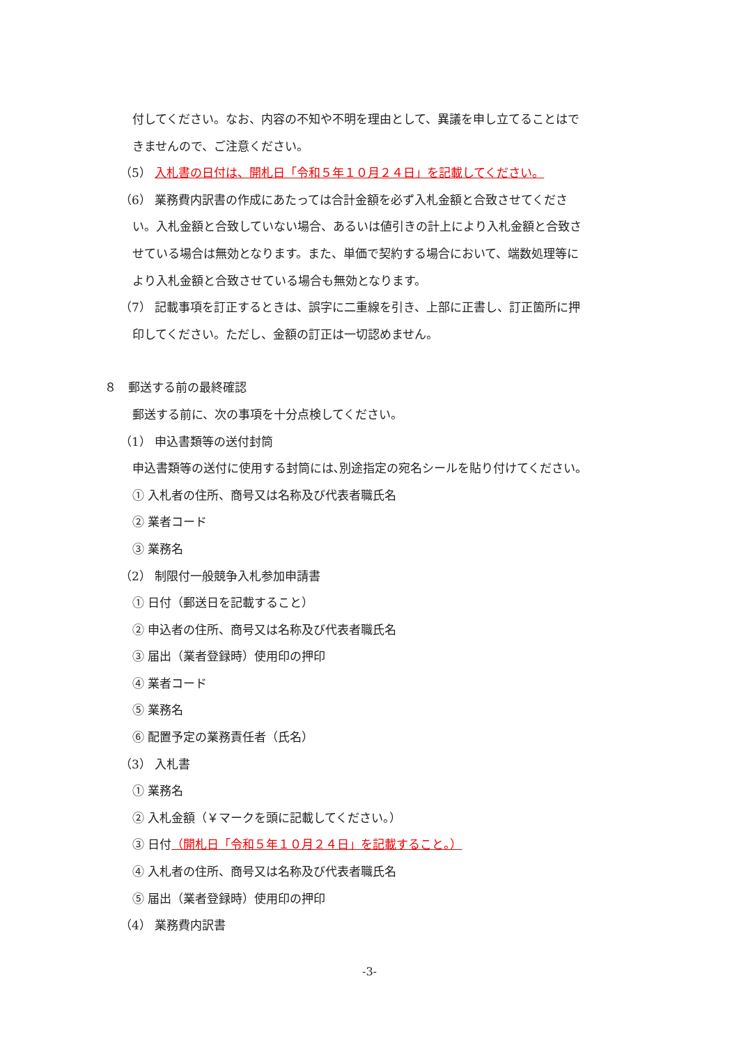付してください。なお、内容の不知や不明を理由として、異議を申し立てることはで
きませんので、ご注意ください。
（5） 入札書の日付は、開札日「令和５年１０月２４日」を記載してください。
（6） 業務費内訳書の作成にあたっては合計金額を必ず入札金額と合致させてくださ
い。入札金額と合致していない場合、あるいは値引きの計上により入札金額と合致さ
せている場合は無効となります。また、単価で契約する場合において、端数処理等に
より入札金額と合致させている場合も無効となります。
（7） 記載事項を訂正するときは、誤字に二重線を引き、上部に正書し、訂正箇所に押
印してください。ただし、金額の訂正は一切認めません。
８　郵送する前の最終確認
郵送する前に、次の事項を十分点検してください。
（1） 申込書類等の送付封筒
申込書類等の送付に使用する封筒には､別途指定の宛名シールを貼り付けてください。
① 入札者の住所、商号又は名称及び代表者職氏名
② 業者コード
③ 業務名
（2） 制限付一般競争入札参加申請書
① 日付（郵送日を記載すること）
② 申込者の住所、商号又は名称及び代表者職氏名
③ 届出（業者登録時）使用印の押印
④ 業者コード
⑤ 業務名
⑥ 配置予定の業務責任者（氏名）
（3） 入札書
① 業務名
② 入札金額（￥マークを頭に記載してください。）
③ 日付（開札日「令和５年１０月２４日」を記載すること。）
④ 入札者の住所、商号又は名称及び代表者職氏名
⑤ 届出（業者登録時）使用印の押印
（4） 業務費内訳書
-3-